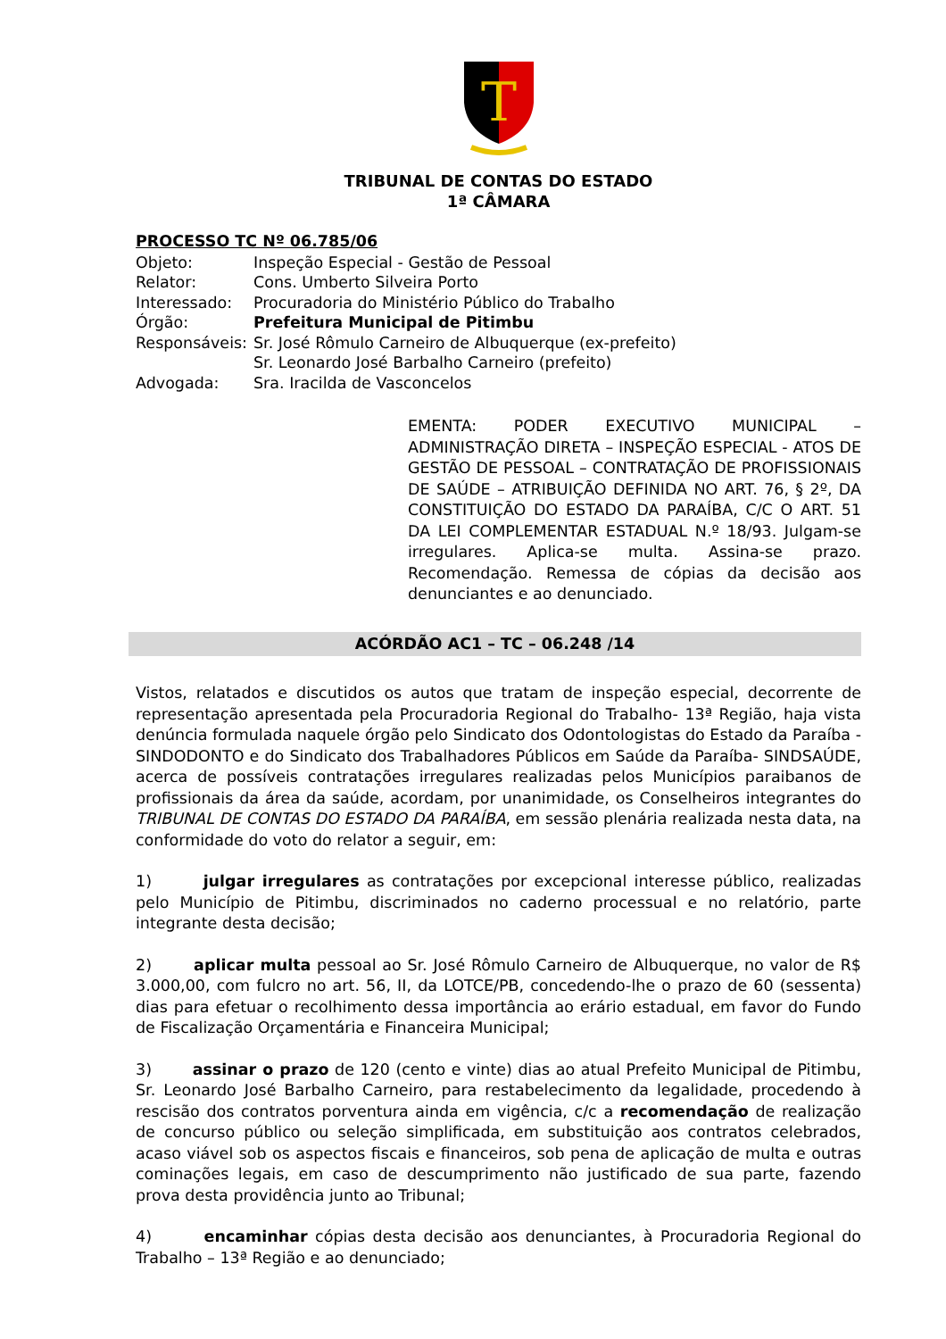T
TRIBUNAL DE CONTAS DO ESTADO
1ª CÂMARA
PROCESSO TC Nº 06.785/06
| Objeto: | Inspeção Especial - Gestão de Pessoal |
| Relator: | Cons. Umberto Silveira Porto |
| Interessado: | Procuradoria do Ministério Público do Trabalho |
| Órgão: | Prefeitura Municipal de Pitimbu |
| Responsáveis: | Sr. José Rômulo Carneiro de Albuquerque (ex-prefeito) Sr. Leonardo José Barbalho Carneiro (prefeito) |
| Advogada: | Sra. Iracilda de Vasconcelos |
EMENTA: PODER EXECUTIVO MUNICIPAL – ADMINISTRAÇÃO DIRETA – INSPEÇÃO ESPECIAL - ATOS DE GESTÃO DE PESSOAL – CONTRATAÇÃO DE PROFISSIONAIS DE SAÚDE – ATRIBUIÇÃO DEFINIDA NO ART. 76, § 2º, DA CONSTITUIÇÃO DO ESTADO DA PARAÍBA, C/C O ART. 51 DA LEI COMPLEMENTAR ESTADUAL N.º 18/93. Julgam-se irregulares. Aplica-se multa. Assina-se prazo. Recomendação. Remessa de cópias da decisão aos denunciantes e ao denunciado.
ACÓRDÃO AC1 – TC – 06.248 /14
Vistos, relatados e discutidos os autos que tratam de inspeção especial, decorrente de representação apresentada pela Procuradoria Regional do Trabalho- 13ª Região, haja vista denúncia formulada naquele órgão pelo Sindicato dos Odontologistas do Estado da Paraíba - SINDODONTO e do Sindicato dos Trabalhadores Públicos em Saúde da Paraíba- SINDSAÚDE, acerca de possíveis contratações irregulares realizadas pelos Municípios paraibanos de profissionais da área da saúde, acordam, por unanimidade, os Conselheiros integrantes do TRIBUNAL DE CONTAS DO ESTADO DA PARAÍBA, em sessão plenária realizada nesta data, na conformidade do voto do relator a seguir, em:
1) julgar irregulares as contratações por excepcional interesse público, realizadas pelo Município de Pitimbu, discriminados no caderno processual e no relatório, parte integrante desta decisão;
2) aplicar multa pessoal ao Sr. José Rômulo Carneiro de Albuquerque, no valor de R$ 3.000,00, com fulcro no art. 56, II, da LOTCE/PB, concedendo-lhe o prazo de 60 (sessenta) dias para efetuar o recolhimento dessa importância ao erário estadual, em favor do Fundo de Fiscalização Orçamentária e Financeira Municipal;
3) assinar o prazo de 120 (cento e vinte) dias ao atual Prefeito Municipal de Pitimbu, Sr. Leonardo José Barbalho Carneiro, para restabelecimento da legalidade, procedendo à rescisão dos contratos porventura ainda em vigência, c/c a recomendação de realização de concurso público ou seleção simplificada, em substituição aos contratos celebrados, acaso viável sob os aspectos fiscais e financeiros, sob pena de aplicação de multa e outras cominações legais, em caso de descumprimento não justificado de sua parte, fazendo prova desta providência junto ao Tribunal;
4) encaminhar cópias desta decisão aos denunciantes, à Procuradoria Regional do Trabalho – 13ª Região e ao denunciado;